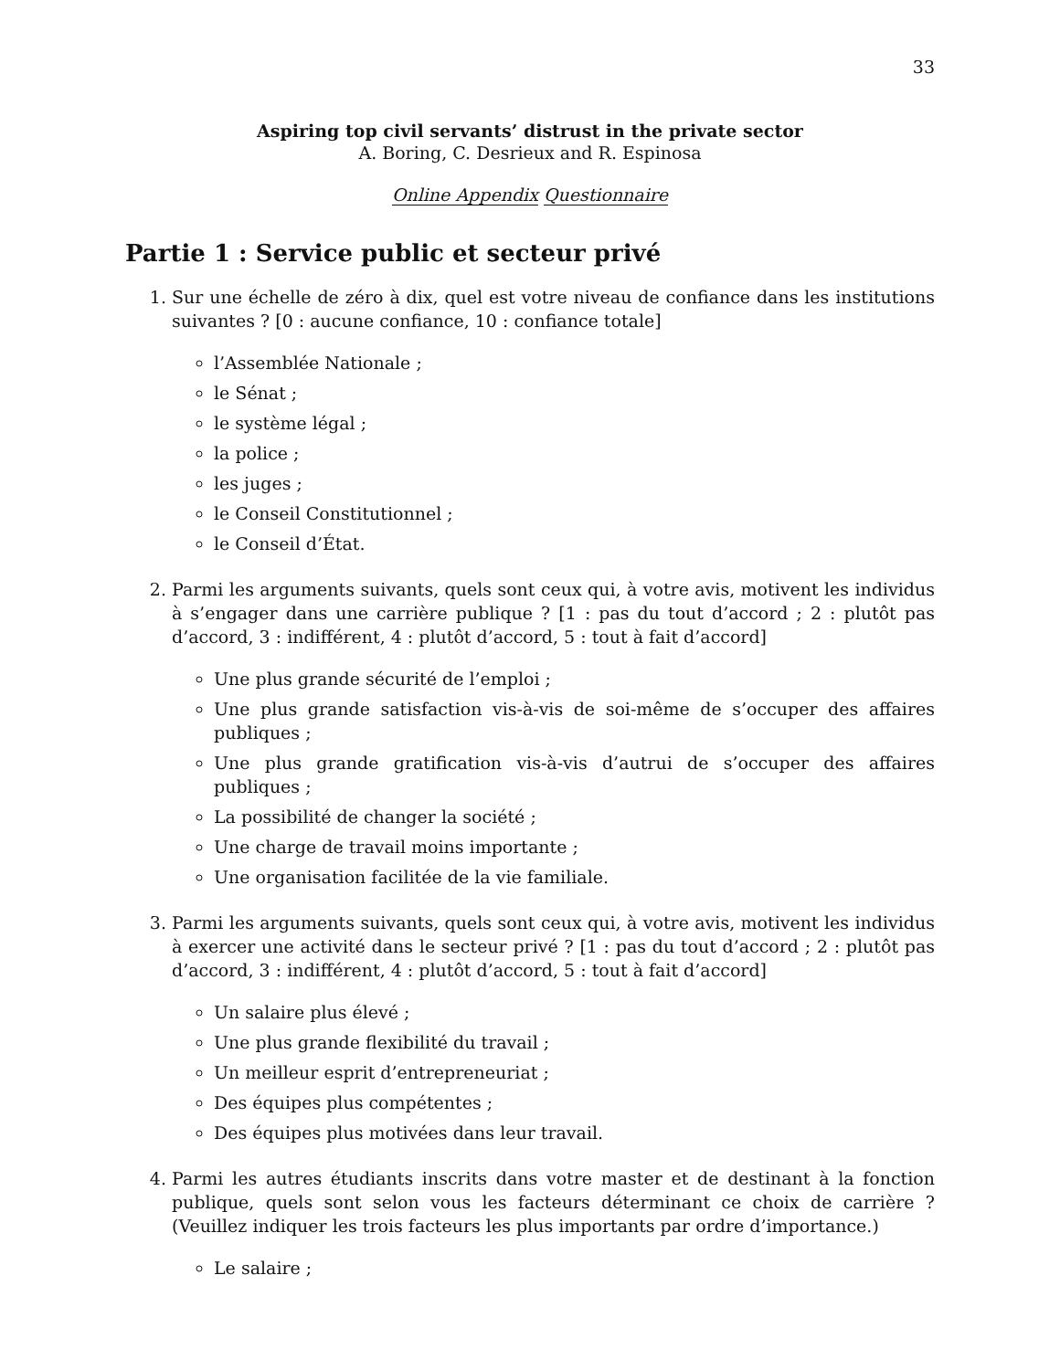33
Aspiring top civil servants’ distrust in the private sector
A. Boring, C. Desrieux and R. Espinosa
Online Appendix Questionnaire
Partie 1 : Service public et secteur privé
1. Sur une échelle de zéro à dix, quel est votre niveau de confiance dans les institutions suivantes ? [0 : aucune confiance, 10 : confiance totale]
l’Assemblée Nationale ;
le Sénat ;
le système légal ;
la police ;
les juges ;
le Conseil Constitutionnel ;
le Conseil d’État.
2. Parmi les arguments suivants, quels sont ceux qui, à votre avis, motivent les individus à s’engager dans une carrière publique ? [1 : pas du tout d’accord ; 2 : plutôt pas d’accord, 3 : indifférent, 4 : plutôt d’accord, 5 : tout à fait d’accord]
Une plus grande sécurité de l’emploi ;
Une plus grande satisfaction vis-à-vis de soi-même de s’occuper des affaires publiques ;
Une plus grande gratification vis-à-vis d’autrui de s’occuper des affaires publiques ;
La possibilité de changer la société ;
Une charge de travail moins importante ;
Une organisation facilitée de la vie familiale.
3. Parmi les arguments suivants, quels sont ceux qui, à votre avis, motivent les individus à exercer une activité dans le secteur privé ? [1 : pas du tout d’accord ; 2 : plutôt pas d’accord, 3 : indifférent, 4 : plutôt d’accord, 5 : tout à fait d’accord]
Un salaire plus élevé ;
Une plus grande flexibilité du travail ;
Un meilleur esprit d’entrepreneuriat ;
Des équipes plus compétentes ;
Des équipes plus motivées dans leur travail.
4. Parmi les autres étudiants inscrits dans votre master et de destinant à la fonction publique, quels sont selon vous les facteurs déterminant ce choix de carrière ? (Veuillez indiquer les trois facteurs les plus importants par ordre d’importance.)
Le salaire ;